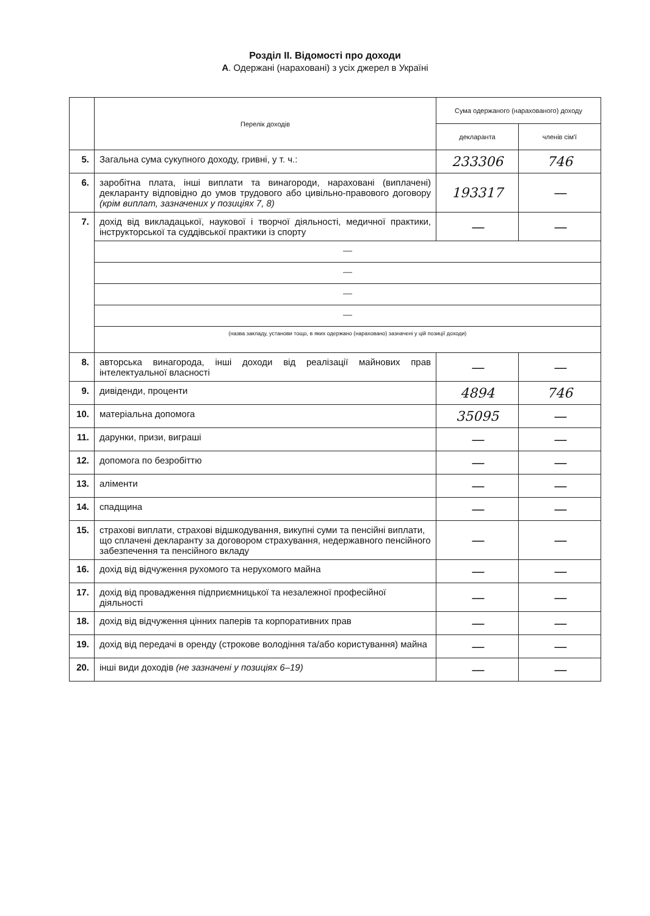Розділ ІІ. Відомості про доходи
А. Одержані (нараховані) з усіх джерел в Україні
| | Перелік доходів | Сума одержаного (нарахованого) доходу | |
| --- | --- | --- | --- |
| | | декларанта | членів сім'ї |
| 5. | Загальна сума сукупного доходу, гривні, у т. ч.: | 233306 | 746 |
| 6. | заробітна плата, інші виплати та винагороди, нараховані (виплачені) декларанту відповідно до умов трудового або цивільно-правового договору (крім виплат, зазначених у позиціях 7, 8) | 193317 | — |
| 7. | дохід від викладацької, наукової і творчої діяльності, медичної практики, інструкторської та суддівської практики із спорту | — | — |
| | — | | |
| | — | | |
| | — | | |
| | — | | |
| | (назва закладу, установи тощо, в яких одержано (нараховано) зазначені у цій позиції доходи) | | |
| 8. | авторська винагорода, інші доходи від реалізації майнових прав інтелектуальної власності | — | — |
| 9. | дивіденди, проценти | 4894 | 746 |
| 10. | матеріальна допомога | 35095 | — |
| 11. | дарунки, призи, виграші | — | — |
| 12. | допомога по безробіттю | — | — |
| 13. | аліменти | — | — |
| 14. | спадщина | — | — |
| 15. | страхові виплати, страхові відшкодування, викупні суми та пенсійні виплати, що сплачені декларанту за договором страхування, недержавного пенсійного забезпечення та пенсійного вкладу | — | — |
| 16. | дохід від відчуження рухомого та нерухомого майна | — | — |
| 17. | дохід від провадження підприємницької та незалежної професійної діяльності | — | — |
| 18. | дохід від відчуження цінних паперів та корпоративних прав | — | — |
| 19. | дохід від передачі в оренду (строкове володіння та/або користування) майна | — | — |
| 20. | інші види доходів (не зазначені у позиціях 6–19) | — | — |